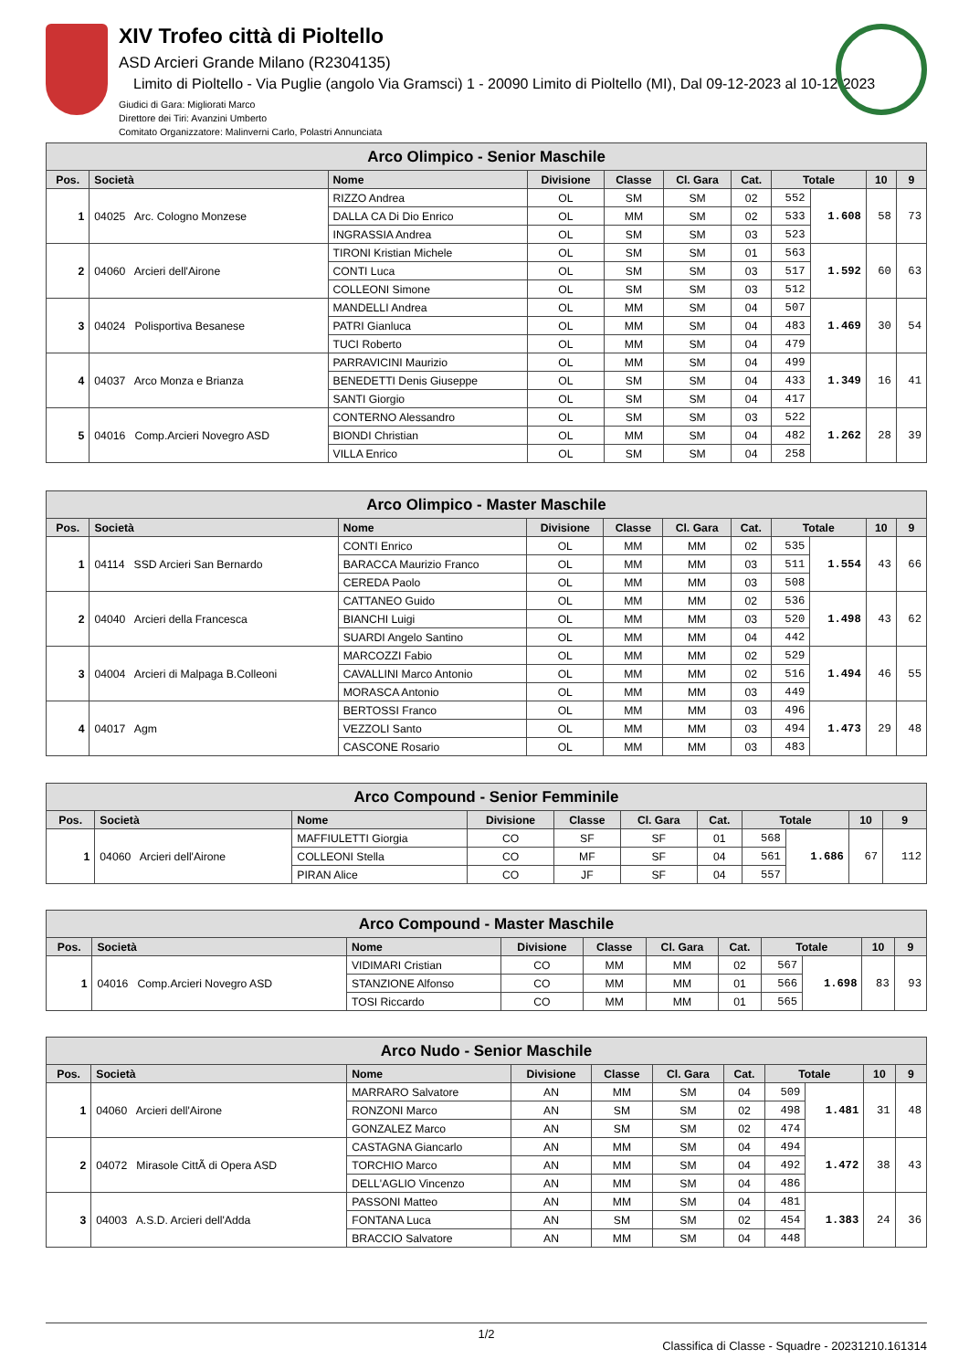XIV Trofeo città di Pioltello
ASD Arcieri Grande Milano (R2304135)
Limito di Pioltello - Via Puglie (angolo Via Gramsci) 1 - 20090 Limito di Pioltello (MI), Dal 09-12-2023 al 10-12-2023
Giudici di Gara: Migliorati Marco
Direttore dei Tiri: Avanzini Umberto
Comitato Organizzatore: Malinverni Carlo, Polastri Annunciata
| Arco Olimpico - Senior Maschile | | | | | | | | | | |
| --- | --- | --- | --- | --- | --- | --- | --- | --- | --- | --- |
| Pos. | Società | Nome | Divisione | Classe | Cl. Gara | Cat. | Totale | | 10 | 9 |
| 1 | 04025 Arc. Cologno Monzese | RIZZO Andrea | OL | SM | SM | 02 | 552 | 1.608 | 58 | 73 |
| | | DALLA CA Di Dio Enrico | OL | MM | SM | 02 | 533 | | | |
| | | INGRASSIA Andrea | OL | SM | SM | 03 | 523 | | | |
| 2 | 04060 Arcieri dell'Airone | TIRONI Kristian Michele | OL | SM | SM | 01 | 563 | 1.592 | 60 | 63 |
| | | CONTI Luca | OL | SM | SM | 03 | 517 | | | |
| | | COLLEONI Simone | OL | SM | SM | 03 | 512 | | | |
| 3 | 04024 Polisportiva Besanese | MANDELLI Andrea | OL | MM | SM | 04 | 507 | 1.469 | 30 | 54 |
| | | PATRI Gianluca | OL | MM | SM | 04 | 483 | | | |
| | | TUCI Roberto | OL | MM | SM | 04 | 479 | | | |
| 4 | 04037 Arco Monza e Brianza | PARRAVICINI Maurizio | OL | MM | SM | 04 | 499 | 1.349 | 16 | 41 |
| | | BENEDETTI Denis Giuseppe | OL | SM | SM | 04 | 433 | | | |
| | | SANTI Giorgio | OL | SM | SM | 04 | 417 | | | |
| 5 | 04016 Comp.Arcieri Novegro ASD | CONTERNO Alessandro | OL | SM | SM | 03 | 522 | 1.262 | 28 | 39 |
| | | BIONDI Christian | OL | MM | SM | 04 | 482 | | | |
| | | VILLA Enrico | OL | SM | SM | 04 | 258 | | | |
| Arco Olimpico - Master Maschile | | | | | | | | | | |
| --- | --- | --- | --- | --- | --- | --- | --- | --- | --- | --- |
| Pos. | Società | Nome | Divisione | Classe | Cl. Gara | Cat. | Totale | | 10 | 9 |
| 1 | 04114 SSD Arcieri San Bernardo | CONTI Enrico | OL | MM | MM | 02 | 535 | 1.554 | 43 | 66 |
| | | BARACCA Maurizio Franco | OL | MM | MM | 03 | 511 | | | |
| | | CEREDA Paolo | OL | MM | MM | 03 | 508 | | | |
| 2 | 04040 Arcieri della Francesca | CATTANEO Guido | OL | MM | MM | 02 | 536 | 1.498 | 43 | 62 |
| | | BIANCHI Luigi | OL | MM | MM | 03 | 520 | | | |
| | | SUARDI Angelo Santino | OL | MM | MM | 04 | 442 | | | |
| 3 | 04004 Arcieri di Malpaga B.Colleoni | MARCOZZI Fabio | OL | MM | MM | 02 | 529 | 1.494 | 46 | 55 |
| | | CAVALLINI Marco Antonio | OL | MM | MM | 02 | 516 | | | |
| | | MORASCA Antonio | OL | MM | MM | 03 | 449 | | | |
| 4 | 04017 Agm | BERTOSSI Franco | OL | MM | MM | 03 | 496 | 1.473 | 29 | 48 |
| | | VEZZOLI Santo | OL | MM | MM | 03 | 494 | | | |
| | | CASCONE Rosario | OL | MM | MM | 03 | 483 | | | |
| Arco Compound - Senior Femminile | | | | | | | | | | |
| --- | --- | --- | --- | --- | --- | --- | --- | --- | --- | --- |
| Pos. | Società | Nome | Divisione | Classe | Cl. Gara | Cat. | Totale | | 10 | 9 |
| 1 | 04060 Arcieri dell'Airone | MAFFIULETTI Giorgia | CO | SF | SF | 01 | 568 | 1.686 | 67 | 112 |
| | | COLLEONI Stella | CO | MF | SF | 04 | 561 | | | |
| | | PIRAN Alice | CO | JF | SF | 04 | 557 | | | |
| Arco Compound - Master Maschile | | | | | | | | | | |
| --- | --- | --- | --- | --- | --- | --- | --- | --- | --- | --- |
| Pos. | Società | Nome | Divisione | Classe | Cl. Gara | Cat. | Totale | | 10 | 9 |
| 1 | 04016 Comp.Arcieri Novegro ASD | VIDIMARI Cristian | CO | MM | MM | 02 | 567 | 1.698 | 83 | 93 |
| | | STANZIONE Alfonso | CO | MM | MM | 01 | 566 | | | |
| | | TOSI Riccardo | CO | MM | MM | 01 | 565 | | | |
| Arco Nudo - Senior Maschile | | | | | | | | | | |
| --- | --- | --- | --- | --- | --- | --- | --- | --- | --- | --- |
| Pos. | Società | Nome | Divisione | Classe | Cl. Gara | Cat. | Totale | | 10 | 9 |
| 1 | 04060 Arcieri dell'Airone | MARRARO Salvatore | AN | MM | SM | 04 | 509 | 1.481 | 31 | 48 |
| | | RONZONI Marco | AN | SM | SM | 02 | 498 | | | |
| | | GONZALEZ Marco | AN | SM | SM | 02 | 474 | | | |
| 2 | 04072 Mirasole CittÃ di Opera ASD | CASTAGNA Giancarlo | AN | MM | SM | 04 | 494 | 1.472 | 38 | 43 |
| | | TORCHIO Marco | AN | MM | SM | 04 | 492 | | | |
| | | DELL'AGLIO Vincenzo | AN | MM | SM | 04 | 486 | | | |
| 3 | 04003 A.S.D. Arcieri dell'Adda | PASSONI Matteo | AN | MM | SM | 04 | 481 | 1.383 | 24 | 36 |
| | | FONTANA Luca | AN | SM | SM | 02 | 454 | | | |
| | | BRACCIO Salvatore | AN | MM | SM | 04 | 448 | | | |
1/2
Classifica di Classe - Squadre - 20231210.161314